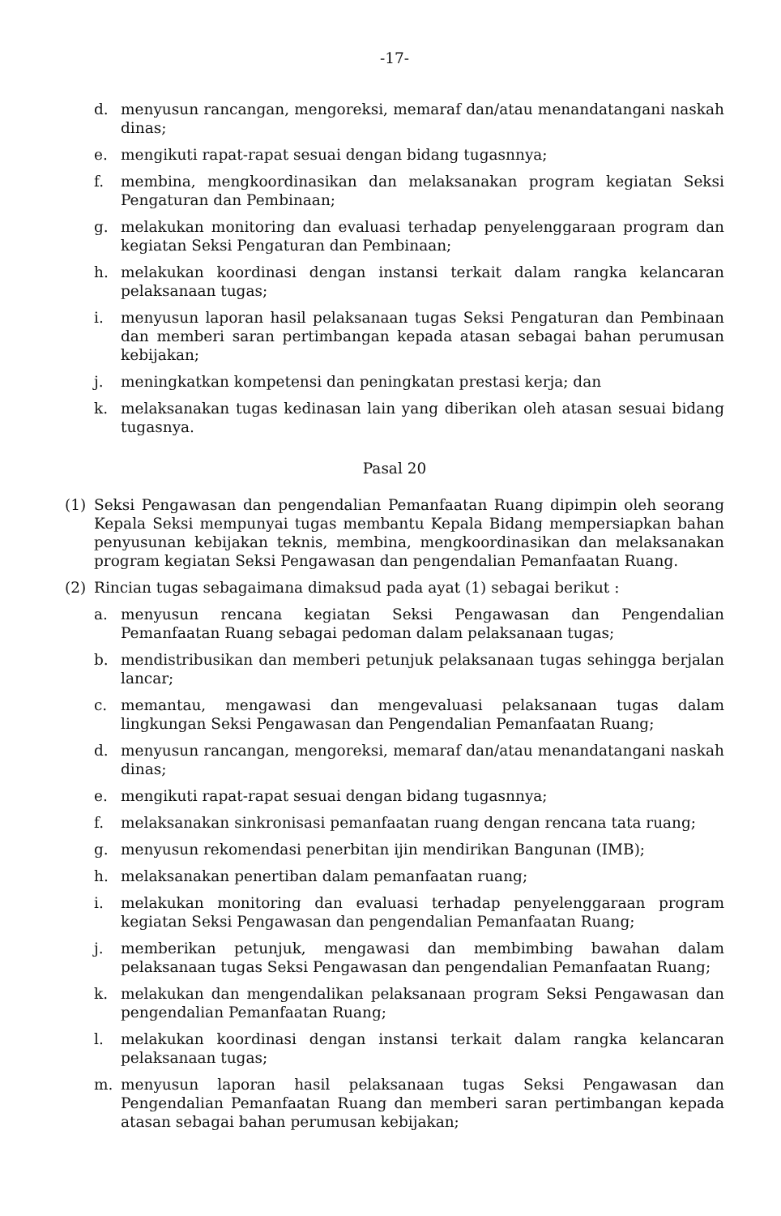-17-
d. menyusun rancangan, mengoreksi, memaraf dan/atau menandatangani naskah dinas;
e. mengikuti rapat-rapat sesuai dengan bidang tugasnnya;
f. membina, mengkoordinasikan dan melaksanakan program kegiatan Seksi Pengaturan dan Pembinaan;
g. melakukan monitoring dan evaluasi terhadap penyelenggaraan program dan kegiatan Seksi Pengaturan dan Pembinaan;
h. melakukan koordinasi dengan instansi terkait dalam rangka kelancaran pelaksanaan tugas;
i. menyusun laporan hasil pelaksanaan tugas Seksi Pengaturan dan Pembinaan dan memberi saran pertimbangan kepada atasan sebagai bahan perumusan kebijakan;
j. meningkatkan kompetensi dan peningkatan prestasi kerja; dan
k. melaksanakan tugas kedinasan lain yang diberikan oleh atasan sesuai bidang tugasnya.
Pasal 20
(1) Seksi Pengawasan dan pengendalian Pemanfaatan Ruang dipimpin oleh seorang Kepala Seksi mempunyai tugas membantu Kepala Bidang mempersiapkan bahan penyusunan kebijakan teknis, membina, mengkoordinasikan dan melaksanakan program kegiatan Seksi Pengawasan dan pengendalian Pemanfaatan Ruang.
(2) Rincian tugas sebagaimana dimaksud pada ayat (1) sebagai berikut :
a. menyusun rencana kegiatan Seksi Pengawasan dan Pengendalian Pemanfaatan Ruang sebagai pedoman dalam pelaksanaan tugas;
b. mendistribusikan dan memberi petunjuk pelaksanaan tugas sehingga berjalan lancar;
c. memantau, mengawasi dan mengevaluasi pelaksanaan tugas dalam lingkungan Seksi Pengawasan dan Pengendalian Pemanfaatan Ruang;
d. menyusun rancangan, mengoreksi, memaraf dan/atau menandatangani naskah dinas;
e. mengikuti rapat-rapat sesuai dengan bidang tugasnnya;
f. melaksanakan sinkronisasi pemanfaatan ruang dengan rencana tata ruang;
g. menyusun rekomendasi penerbitan ijin mendirikan Bangunan (IMB);
h. melaksanakan penertiban dalam pemanfaatan ruang;
i. melakukan monitoring dan evaluasi terhadap penyelenggaraan program kegiatan Seksi Pengawasan dan pengendalian Pemanfaatan Ruang;
j. memberikan petunjuk, mengawasi dan membimbing bawahan dalam pelaksanaan tugas Seksi Pengawasan dan pengendalian Pemanfaatan Ruang;
k. melakukan dan mengendalikan pelaksanaan program Seksi Pengawasan dan pengendalian Pemanfaatan Ruang;
l. melakukan koordinasi dengan instansi terkait dalam rangka kelancaran pelaksanaan tugas;
m. menyusun laporan hasil pelaksanaan tugas Seksi Pengawasan dan Pengendalian Pemanfaatan Ruang dan memberi saran pertimbangan kepada atasan sebagai bahan perumusan kebijakan;